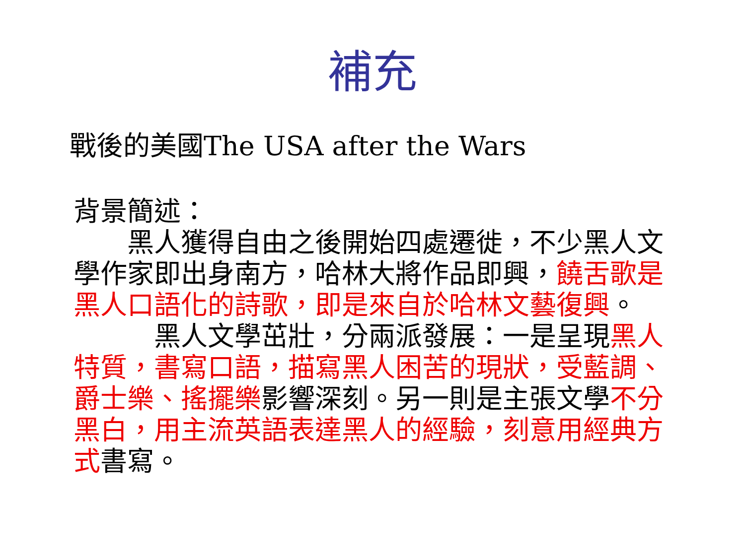補充
戰後的美國The USA after the Wars
背景簡述：
　　黑人獲得自由之後開始四處遷徙，不少黑人文學作家即出身南方，哈林大將作品即興，饒舌歌是黑人口語化的詩歌，即是來自於哈林文藝復興。
　　　黑人文學茁壯，分兩派發展：一是呈現黑人特質，書寫口語，描寫黑人困苦的現狀，受藍調、爵士樂、搖擺樂影響深刻。另一則是主張文學不分黑白，用主流英語表達黑人的經驗，刻意用經典方式書寫。